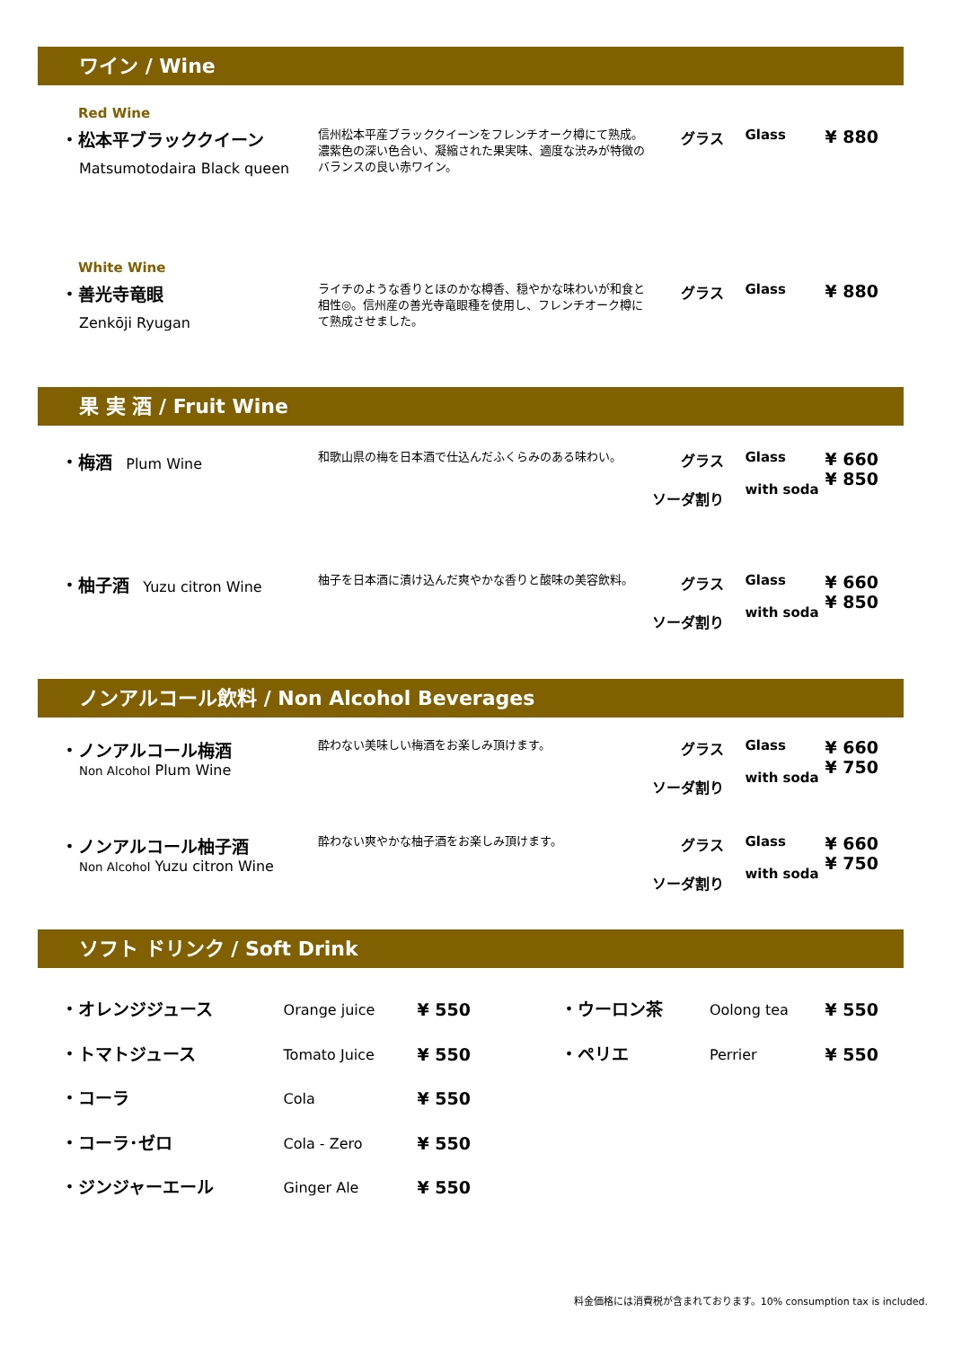ワイン / Wine
Red Wine
| ・松本平ブラッククイーン Matsumotodaira Black queen | 信州松本平産ブラッククイーンをフレンチオーク樽にて熟成。濃紫色の深い色合い、凝縮された果実味、適度な渋みが特徴のバランスの良い赤ワイン。 | グラス | Glass | ¥ 880 |
White Wine
| ・善光寺竜眼 Zenkōji Ryugan | ライチのような香りとほのかな樽香、穏やかな味わいが和食と相性◎。信州産の善光寺竜眼種を使用し、フレンチオーク樽にて熟成させました。 | グラス | Glass | ¥ 880 |
果 実 酒 / Fruit Wine
| ・梅酒 Plum Wine | 和歌山県の梅を日本酒で仕込んだふくらみのある味わい。 | グラス ソーダ割り | Glass with soda | ¥ 660 ¥ 850 |
| ・柚子酒 Yuzu citron Wine | 柚子を日本酒に漬け込んだ爽やかな香りと酸味の美容飲料。 | グラス ソーダ割り | Glass with soda | ¥ 660 ¥ 850 |
ノンアルコール飲料 / Non Alcohol Beverages
| ・ノンアルコール梅酒 Non Alcohol Plum Wine | 酔わない美味しい梅酒をお楽しみ頂けます。 | グラス ソーダ割り | Glass with soda | ¥ 660 ¥ 750 |
| ・ノンアルコール柚子酒 Non Alcohol Yuzu citron Wine | 酔わない爽やかな柚子酒をお楽しみ頂けます。 | グラス ソーダ割り | Glass with soda | ¥ 660 ¥ 750 |
ソフト ドリンク / Soft Drink
| ・オレンジジュース | Orange juice | ¥ 550 | | ・ウーロン茶 | Oolong tea | ¥ 550 |
| ・トマトジュース | Tomato Juice | ¥ 550 | | ・ペリエ | Perrier | ¥ 550 |
| ・コーラ | Cola | ¥ 550 | | | | |
| ・コーラ･ゼロ | Cola - Zero | ¥ 550 | | | | |
| ・ジンジャーエール | Ginger Ale | ¥ 550 | | | | |
料金価格には消費税が含まれております。10% consumption tax is included.